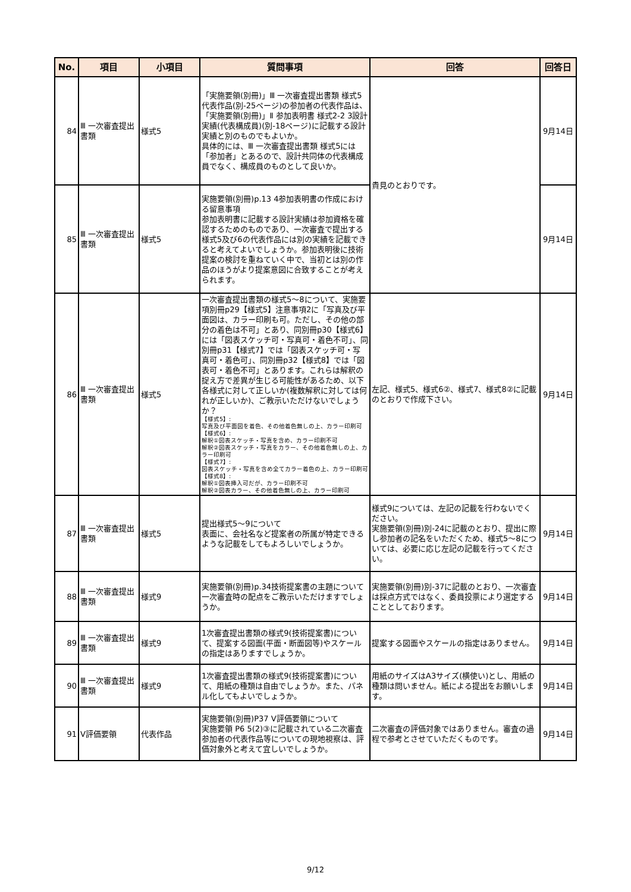| No. | 項目 | 小項目 | 質問事項 | 回答 | 回答日 |
| --- | --- | --- | --- | --- | --- |
| 84 | Ⅲ 一次審査提出書類 | 様式5 | 「実施要領(別冊)」Ⅲ 一次審査提出書類 様式5 代表作品(別-25ページ)の参加者の代表作品は、「実施要領(別冊)」Ⅱ 参加表明書 様式2-2 3設計実績(代表構成員)(別-18ページ)に記載する設計実績と別のものでもよいか。 具体的には、Ⅲ 一次審査提出書類 様式5には「参加者」とあるので、設計共同体の代表構成員でなく、構成員のものとして良いか。 | 貴見のとおりです。 | 9月14日 |
| 85 | Ⅲ 一次審査提出書類 | 様式5 | 実施要領(別冊)p.13 4参加表明書の作成における留意事項 参加表明書に記載する設計実績は参加資格を確認するためのものであり、一次審査で提出する様式5及び6の代表作品には別の実績を記載できると考えてよいでしょうか。参加表明後に技術提案の検討を重ねていく中で、当初とは別の作品のほうがより提案意図に合致することが考えられます。 | | 9月14日 |
| 86 | Ⅲ 一次審査提出書類 | 様式5 | 一次審査提出書類の様式5～8について、実施要項別冊p29【様式5】注意事項2に「写真及び平面図は、カラー印刷も可。ただし、その他の部分の着色は不可」とあり、同別冊p30【様式6】には「図表スケッチ可・写真可・着色不可」、同別冊p31【様式7】では「図表スケッチ可・写真可・着色可」、同別冊p32【様式8】では「図表可・着色不可」とあります。これらは解釈の捉え方で差異が生じる可能性があるため、以下各様式に対して正しいか(複数解釈に対しては何れが正しいか)、ご教示いただけないでしょうか？ 【様式5】: 写真及び平面図を着色、その他着色無しの上、カラー印刷可 【様式6】: 解釈①図表スケッチ・写真を含め、カラー印刷不可 解釈②図表スケッチ・写真をカラー、その他着色無しの上、カラー印刷可 【様式7】: 図表スケッチ・写真を含め全てカラー着色の上、カラー印刷可 【様式8】: 解釈①図表挿入可だが、カラー印刷不可 解釈②図表カラー、その他着色無しの上、カラー印刷可 | 左記、様式5、様式6②、様式7、様式8②に記載のとおりで作成下さい。 | 9月14日 |
| 87 | Ⅲ 一次審査提出書類 | 様式5 | 提出様式5～9について 表面に、会社名など提案者の所属が特定できるような記載をしてもよろしいでしょうか。 | 様式9については、左記の記載を行わないでください。 実施要領(別冊)別-24に記載のとおり、提出に際し参加者の記名をいただくため、様式5～8については、必要に応じ左記の記載を行ってください。 | 9月14日 |
| 88 | Ⅲ 一次審査提出書類 | 様式9 | 実施要領(別冊)p.34技術提案書の主題について 一次審査時の配点をご教示いただけますでしょうか。 | 実施要領(別冊)別-37に記載のとおり、一次審査は採点方式ではなく、委員投票により選定することとしております。 | 9月14日 |
| 89 | Ⅲ 一次審査提出書類 | 様式9 | 1次審査提出書類の様式9(技術提案書)について、提案する図面(平面・断面図等)やスケールの指定はありますでしょうか。 | 提案する図面やスケールの指定はありません。 | 9月14日 |
| 90 | Ⅲ 一次審査提出書類 | 様式9 | 1次審査提出書類の様式9(技術提案書)について、用紙の種類は自由でしょうか。また、パネル化してもよいでしょうか。 | 用紙のサイズはA3サイズ(横使い)とし、用紙の種類は問いません。紙による提出をお願いします。 | 9月14日 |
| 91 | Ⅴ評価要領 | 代表作品 | 実施要領(別冊)P37 Ⅴ評価要領について 実施要領 P6 5(2)③に記載されている二次審査参加者の代表作品等についての現地視察は、評価対象外と考えて宜しいでしょうか。 | 二次審査の評価対象ではありません。審査の過程で参考とさせていただくものです。 | 9月14日 |
9/12